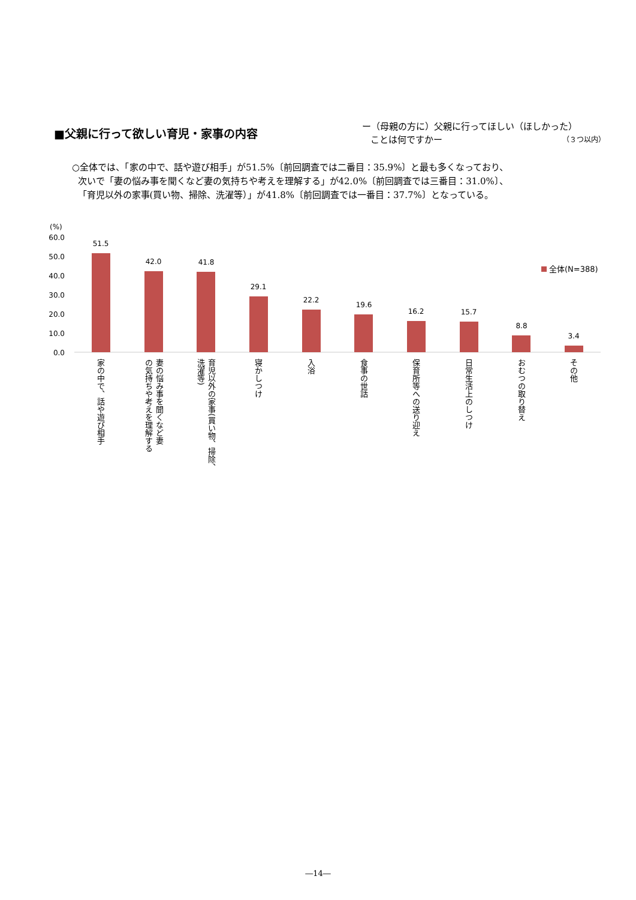■父親に行って欲しい育児・家事の内容
ー（母親の方に）父親に行ってほしい（ほしかった）
ことは何ですかー （３つ以内）
○全体では、「家の中で、話や遊び相手」が51.5%〔前回調査では二番目：35.9%〕と最も多くなっており、
次いで「妻の悩み事を聞くなど妻の気持ちや考えを理解する」が42.0%〔前回調査では三番目：31.0%〕、
「育児以外の家事(買い物、掃除、洗濯等）」が41.8%〔前回調査では一番目：37.7%〕となっている。
(%)
60.0
50.0
40.0
30.0
20.0
10.0
0.0
51.5
42.0
41.8
29.1
22.2
19.6
16.2
15.7
8.8
3.4
全体(N=388)
家の中で、話や遊び相手
妻の悩み事を聞くなど妻
の気持ちや考えを理解する
育児以外の家事(買い物、掃除、
洗濯等)
寝かしつけ
入浴
食事の世話
保育所等への送り迎え
日常生活上のしつけ
おむつの取り替え
その他
―14―